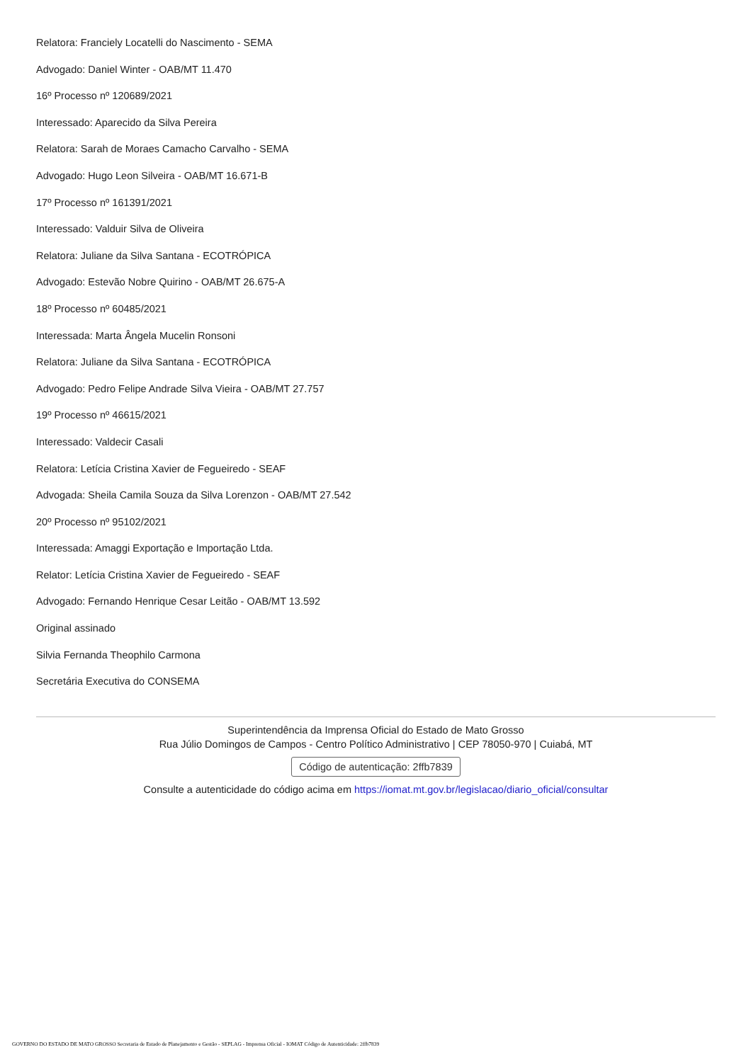Relatora: Franciely Locatelli do Nascimento - SEMA
Advogado: Daniel Winter - OAB/MT 11.470
16º Processo nº 120689/2021
Interessado: Aparecido da Silva Pereira
Relatora: Sarah de Moraes Camacho Carvalho - SEMA
Advogado: Hugo Leon Silveira - OAB/MT 16.671-B
17º Processo nº 161391/2021
Interessado: Valduir Silva de Oliveira
Relatora: Juliane da Silva Santana - ECOTRÓPICA
Advogado: Estevão Nobre Quirino - OAB/MT 26.675-A
18º Processo nº 60485/2021
Interessada: Marta Ângela Mucelin Ronsoni
Relatora: Juliane da Silva Santana - ECOTRÓPICA
Advogado: Pedro Felipe Andrade Silva Vieira - OAB/MT 27.757
19º Processo nº 46615/2021
Interessado: Valdecir Casali
Relatora: Letícia Cristina Xavier de Fegueiredo - SEAF
Advogada: Sheila Camila Souza da Silva Lorenzon - OAB/MT 27.542
20º Processo nº 95102/2021
Interessada: Amaggi Exportação e Importação Ltda.
Relator: Letícia Cristina Xavier de Fegueiredo - SEAF
Advogado: Fernando Henrique Cesar Leitão - OAB/MT 13.592
Original assinado
Silvia Fernanda Theophilo Carmona
Secretária Executiva do CONSEMA
Superintendência da Imprensa Oficial do Estado de Mato Grosso
Rua Júlio Domingos de Campos - Centro Político Administrativo | CEP 78050-970 | Cuiabá, MT
Código de autenticação: 2ffb7839
Consulte a autenticidade do código acima em https://iomat.mt.gov.br/legislacao/diario_oficial/consultar
GOVERNO DO ESTADO DE MATO GROSSO Secretaria de Estado de Planejamento e Gestão - SEPLAG - Imprensa Oficial - IOMAT Código de Autenticidade: 2ffb7839